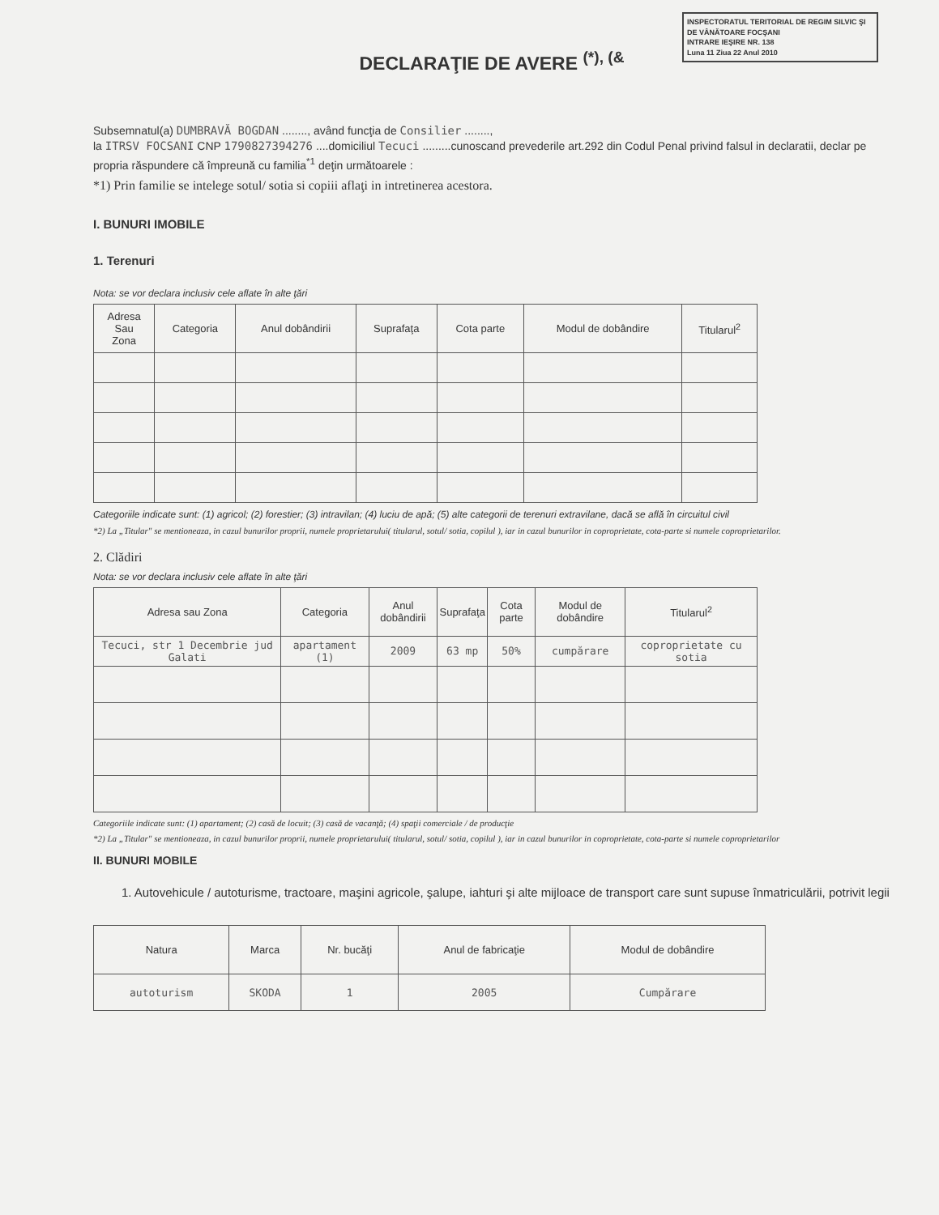INSPECTORATUL TERITORIAL DE REGIM SILVIC ŞI DE VÂNĂTOARE FOCŞANI
INTRARE IEŞIRE NR. 138
Luna 11 Ziua 22 Anul 2010
DECLARAŢIE DE AVERE <sup>(*), (&</sup>
Subsemnatul(a) DUMBRAVĂ BOGDAN ........, având funcţia de Consilier ........,
la ITRSV FOCSANI CNP 1790827394276 ....domiciliul Tecuci .........cunoscand prevederile art.292 din Codul Penal privind falsul in declaratii, declar pe propria răspundere că împreună cu familia<sup>*1</sup> deţin următoarele :
*1) Prin familie se intelege sotul/ sotia si copiii aflaţi in intretinerea acestora.
I. BUNURI IMOBILE
1. Terenuri
Nota: se vor declara inclusiv cele aflate în alte ţări
| Adresa Sau Zona | Categoria | Anul dobândirii | Suprafaţa | Cota parte | Modul de dobândire | Titularul<sup>2</sup> |
| --- | --- | --- | --- | --- | --- | --- |
Categoriile indicate sunt: (1) agricol; (2) forestier; (3) intravilan; (4) luciu de apă; (5) alte categorii de terenuri extravilane, dacă se află în circuitul civil
*2) La „Titular" se mentioneaza, in cazul bunurilor proprii, numele proprietarului( titularul, sotul/ sotia, copilul ), iar in cazul bunurilor in coproprietate, cota-parte si numele coproprietarilor.
2. Clădiri
Nota: se vor declara inclusiv cele aflate în alte ţări
| Adresa sau Zona | Categoria | Anul dobândirii | Suprafaţa | Cota parte | Modul de dobândire | Titularul<sup>2</sup> |
| --- | --- | --- | --- | --- | --- | --- |
| Tecuci, str 1 Decembrie jud Galati | apartament (1) | 2009 | 63 mp | 50% | cumpărare | coproprietate cu sotia |
Categoriile indicate sunt: (1) apartament; (2) casă de locuit; (3) casă de vacanţă; (4) spaţii comerciale / de producţie
*2) La „Titular" se mentioneaza, in cazul bunurilor proprii, numele proprietarului( titularul, sotul/ sotia, copilul ), iar in cazul bunurilor in coproprietate, cota-parte si numele coproprietarilor
II. BUNURI MOBILE
1. Autovehicule / autoturisme, tractoare, maşini agricole, şalupe, iahturi şi alte mijloace de transport care sunt supuse înmatriculării, potrivit legii
| Natura | Marca | Nr. bucăţi | Anul de fabricaţie | Modul de dobândire |
| --- | --- | --- | --- | --- |
| autoturism | SKODA | 1 | 2005 | Cumpărare |